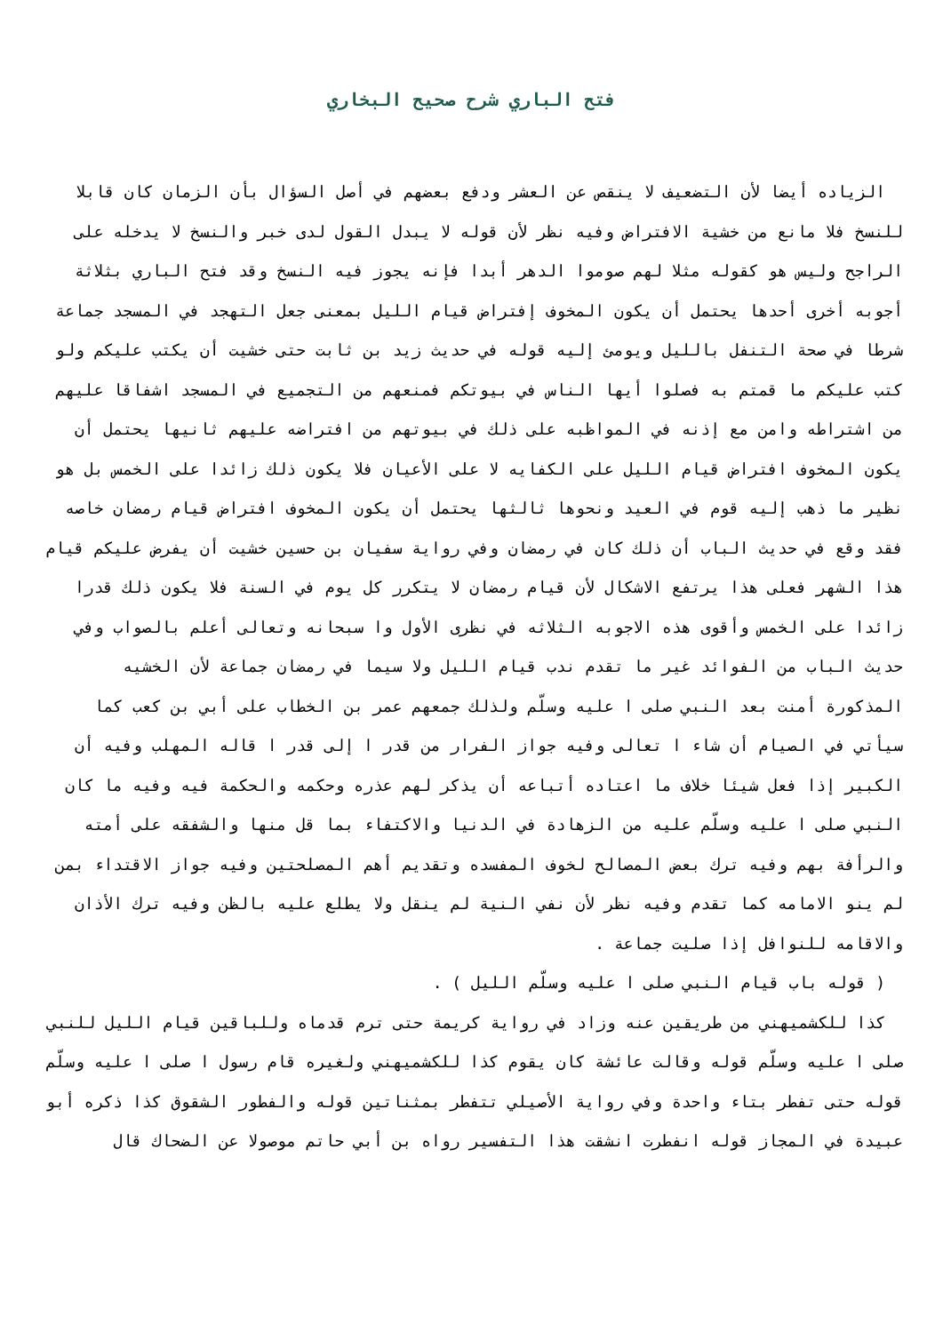فتح الباري شرح صحيح البخاري
الزياده أيضا لأن التضعيف لا ينقص عن العشر ودفع بعضهم في أصل السؤال بأن الزمان كان قابلا للنسخ فلا مانع من خشية الافتراض وفيه نظر لأن قوله لا يبدل القول لدى خبر والنسخ لا يدخله على الراجح وليس هو كقوله مثلا لهم صوموا الدهر أبدا فإنه يجوز فيه النسخ وقد فتح الباري بثلاثة أجوبه أخرى أحدها يحتمل أن يكون المخوف إفتراض قيام الليل بمعنى جعل التهجد في المسجد جماعة شرطا في صحة التنفل بالليل ويومئ إليه قوله في حديث زيد بن ثابت حتى خشيت أن يكتب عليكم ولو كتب عليكم ما قمتم به فصلوا أيها الناس في بيوتكم فمنعهم من التجميع في المسجد اشفاقا عليهم من اشتراطه وامن مع إذنه في المواظبه على ذلك في بيوتهم من افتراضه عليهم ثانيها يحتمل أن يكون المخوف افتراض قيام الليل على الكفايه لا على الأعيان فلا يكون ذلك زائدا على الخمس بل هو نظير ما ذهب إليه قوم في العيد ونحوها ثالثها يحتمل أن يكون المخوف افتراض قيام رمضان خاصه فقد وقع في حديث الباب أن ذلك كان في رمضان وفي رواية سفيان بن حسين خشيت أن يفرض عليكم قيام هذا الشهر فعلى هذا يرتفع الاشكال لأن قيام رمضان لا يتكرر كل يوم في السنة فلا يكون ذلك قدرا زائدا على الخمس وأقوى هذه الاجوبه الثلاثه في نظرى الأول وا سبحانه وتعالى أعلم بالصواب وفي حديث الباب من الفوائد غير ما تقدم ندب قيام الليل ولا سيما في رمضان جماعة لأن الخشيه المذكورة أمنت بعد النبي صلى ا عليه وسلّم ولذلك جمعهم عمر بن الخطاب على أبي بن كعب كما سيأتي في الصيام أن شاء ا تعالى وفيه جواز الفرار من قدر ا إلى قدر ا قاله المهلب وفيه أن الكبير إذا فعل شيئا خلاف ما اعتاده أتباعه أن يذكر لهم عذره وحكمه والحكمة فيه وفيه ما كان النبي صلى ا عليه وسلّم عليه من الزهادة في الدنيا والاكتفاء بما قل منها والشفقه على أمته والرأفة بهم وفيه ترك بعض المصالح لخوف المفسده وتقديم أهم المصلحتين وفيه جواز الاقتداء بمن لم ينو الامامه كما تقدم وفيه نظر لأن نفي النية لم ينقل ولا يطلع عليه بالظن وفيه ترك الأذان والاقامه للنوافل إذا صليت جماعة .
( قوله باب قيام النبي صلى ا عليه وسلّم الليل ) .
كذا للكشميهني من طريقين عنه وزاد في رواية كريمة حتى ترم قدماه وللباقين قيام الليل للنبي صلى ا عليه وسلّم قوله وقالت عائشة كان يقوم كذا للكشميهني ولغيره قام رسول ا صلى ا عليه وسلّم قوله حتى تفطر بتاء واحدة وفي رواية الأصيلي تتفطر بمثناتين قوله والفطور الشقوق كذا ذكره أبو عبيدة في المجاز قوله انفطرت انشقت هذا التفسير رواه بن أبي حاتم موصولا عن الضحاك قال